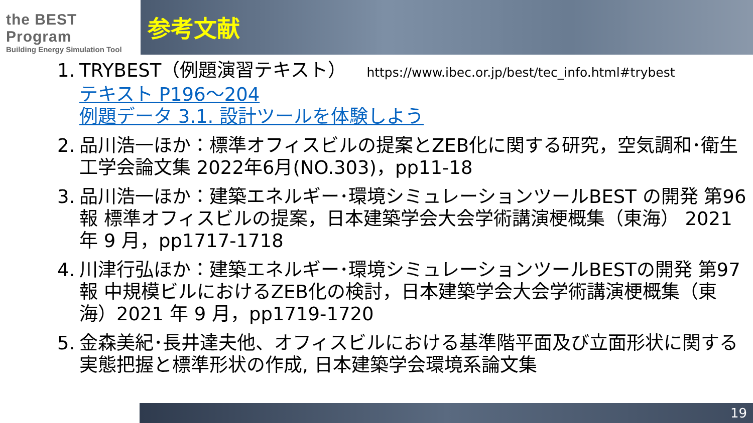the BEST Program
Building Energy Simulation Tool
参考文献
1.
TRYBEST（例題演習テキスト） https://www.ibec.or.jp/best/tec_info.html#trybest
テキスト P196～204
例題データ 3.1. 設計ツールを体験しよう
2.
品川浩一ほか：標準オフィスビルの提案とZEB化に関する研究，空気調和･衛生工学会論文集 2022年6月(NO.303)，pp11-18
3.
品川浩一ほか：建築エネルギー･環境シミュレーションツールBEST の開発 第96 報 標準オフィスビルの提案，日本建築学会大会学術講演梗概集（東海） 2021 年 9 月，pp1717-1718
4.
川津行弘ほか：建築エネルギー･環境シミュレーションツールBESTの開発 第97 報 中規模ビルにおけるZEB化の検討，日本建築学会大会学術講演梗概集（東海）2021 年 9 月，pp1719-1720
5.
金森美紀･長井達夫他、オフィスビルにおける基準階平面及び立面形状に関する実態把握と標準形状の作成, 日本建築学会環境系論文集
19